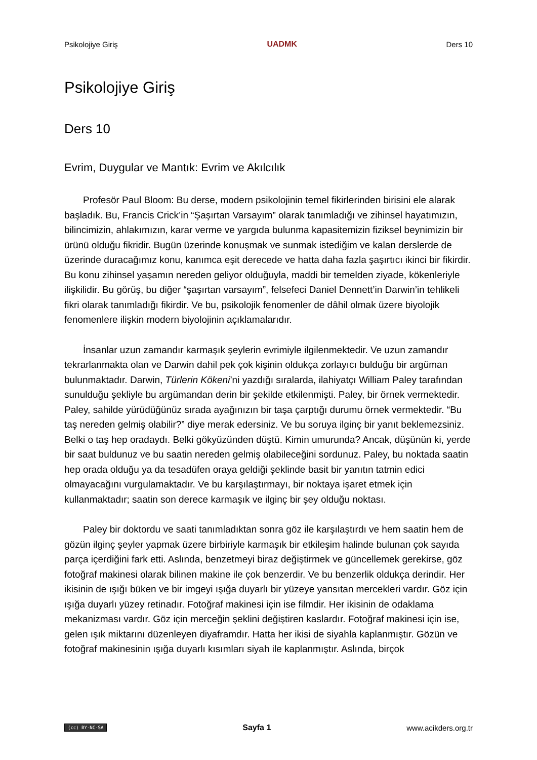Psikolojiye Giriş UADMK Ders 10
Psikolojiye Giriş
Ders 10
Evrim, Duygular ve Mantık: Evrim ve Akılcılık
Profesör Paul Bloom: Bu derse, modern psikolojinin temel fikirlerinden birisini ele alarak başladık. Bu, Francis Crick’in “Şaşırtan Varsayım” olarak tanımladığı ve zihinsel hayatımızın, bilincimizin, ahlakımızın, karar verme ve yargıda bulunma kapasitemizin fiziksel beynimizin bir ürünü olduğu fikridir. Bugün üzerinde konuşmak ve sunmak istediğim ve kalan derslerde de üzerinde duracağımız konu, kanımca eşit derecede ve hatta daha fazla şaşırtıcı ikinci bir fikirdir. Bu konu zihinsel yaşamın nereden geliyor olduğuyla, maddi bir temelden ziyade, kökenleriyle ilişkilidir. Bu görüş, bu diğer “şaşırtan varsayım”, felsefeci Daniel Dennett’in Darwin’in tehlikeli fikri olarak tanımladığı fikirdir. Ve bu, psikolojik fenomenler de dâhil olmak üzere biyolojik fenomenlere ilişkin modern biyolojinin açıklamalarıdır.
İnsanlar uzun zamandır karmaşık şeylerin evrimiyle ilgilenmektedir. Ve uzun zamandır tekrarlanmakta olan ve Darwin dahil pek çok kişinin oldukça zorlayıcı bulduğu bir argüman bulunmaktadır. Darwin, Türlerin Kökeni’ni yazdığı sıralarda, ilahiyatçı William Paley tarafından sunulduğu şekliyle bu argümandan derin bir şekilde etkilenmişti. Paley, bir örnek vermektedir. Paley, sahilde yürüdüğünüz sırada ayağınızın bir taşa çarptığı durumu örnek vermektedir. “Bu taş nereden gelmiş olabilir?” diye merak edersiniz. Ve bu soruya ilginç bir yanıt beklemezsiniz. Belki o taş hep oradaydı. Belki gökyüzünden düştü. Kimin umurunda? Ancak, düşünün ki, yerde bir saat buldunuz ve bu saatin nereden gelmiş olabileceğini sordunuz. Paley, bu noktada saatin hep orada olduğu ya da tesadüfen oraya geldiği şeklinde basit bir yanıtın tatmin edici olmayacağını vurgulamaktadır. Ve bu karşılaştırmayı, bir noktaya işaret etmek için kullanmaktadır; saatin son derece karmaşık ve ilginç bir şey olduğu noktası.
Paley bir doktordu ve saati tanımladıktan sonra göz ile karşılaştırdı ve hem saatin hem de gözün ilginç şeyler yapmak üzere birbiriyle karmaşık bir etkileşim halinde bulunan çok sayıda parça içerdiğini fark etti. Aslında, benzetmeyi biraz değiştirmek ve güncellemek gerekirse, göz fotoğraf makinesi olarak bilinen makine ile çok benzerdir. Ve bu benzerlik oldukça derindir. Her ikisinin de ışığı büken ve bir imgeyi ışığa duyarlı bir yüzeye yansıtan mercekleri vardır. Göz için ışığa duyarlı yüzey retinadır. Fotoğraf makinesi için ise filmdir. Her ikisinin de odaklama mekanizması vardır. Göz için merceğin şeklini değiştiren kaslardır. Fotoğraf makinesi için ise, gelen ışık miktarını düzenleyen diyaframdır. Hatta her ikisi de siyahla kaplanmıştır. Gözün ve fotoğraf makinesinin ışığa duyarlı kısımları siyah ile kaplanmıştır. Aslında, birçok
(cc) BY-NC-SA Sayfa 1 www.acikders.org.tr